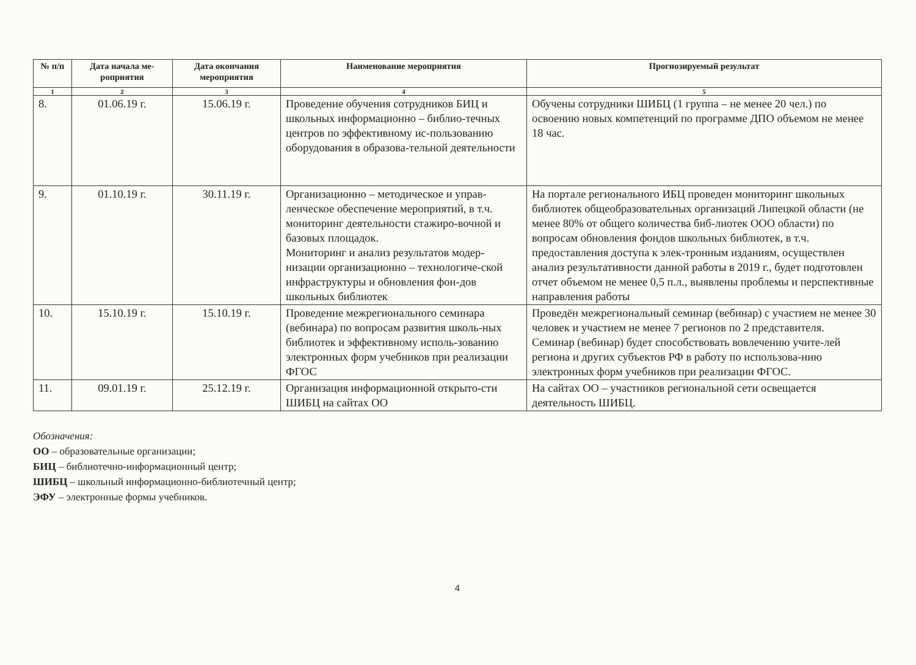| № п/п | Дата начала ме-роприятия | Дата окончания мероприятия | Наименование мероприятия | Прогнозируемый результат |
| --- | --- | --- | --- | --- |
| 1 | 2 | 3 | 4 | 5 |
| 8. | 01.06.19 г. | 15.06.19 г. | Проведение обучения сотрудников БИЦ и школьных информационно – библио-течных центров по эффективному ис-пользованию оборудования в образова-тельной деятельности | Обучены сотрудники ШИБЦ (1 группа – не менее 20 чел.) по освоению новых компетенций по программе ДПО объемом не менее 18 час. |
| 9. | 01.10.19 г. | 30.11.19 г. | Организационно – методическое и управ-ленческое обеспечение мероприятий, в т.ч. мониторинг деятельности стажиро-вочной и базовых площадок. Мониторинг и анализ результатов модер-низации организационно – технологиче-ской инфраструктуры и обновления фон-дов школьных библиотек | На портале регионального ИБЦ проведен мониторинг школьных библиотек общеобразовательных организаций Липецкой области (не менее 80% от общего количества биб-лиотек ООО области) по вопросам обновления фондов школьных библиотек, в т.ч. предоставления доступа к элек-тронным изданиям, осуществлен анализ результативности данной работы в 2019 г., будет подготовлен отчет объемом не менее 0,5 п.л., выявлены проблемы и перспективные направления работы |
| 10. | 15.10.19 г. | 15.10.19 г. | Проведение межрегионального семинара (вебинара) по вопросам развития школь-ных библиотек и эффективному исполь-зованию электронных форм учебников при реализации ФГОС | Проведён межрегиональный семинар (вебинар) с участием не менее 30 человек и участием не менее 7 регионов по 2 представителя. Семинар (вебинар) будет способствовать вовлечению учите-лей региона и других субъектов РФ в работу по использова-нию электронных форм учебников при реализации ФГОС. |
| 11. | 09.01.19 г. | 25.12.19 г. | Организация информационной открыто-сти ШИБЦ на сайтах ОО | На сайтах ОО – участников региональной сети освещается деятельность ШИБЦ. |
Обозначения:
ОО – образовательные организации;
БИЦ – библиотечно-информационный центр;
ШИБЦ – школьный информационно-библиотечный центр;
ЭФУ – электронные формы учебников.
4